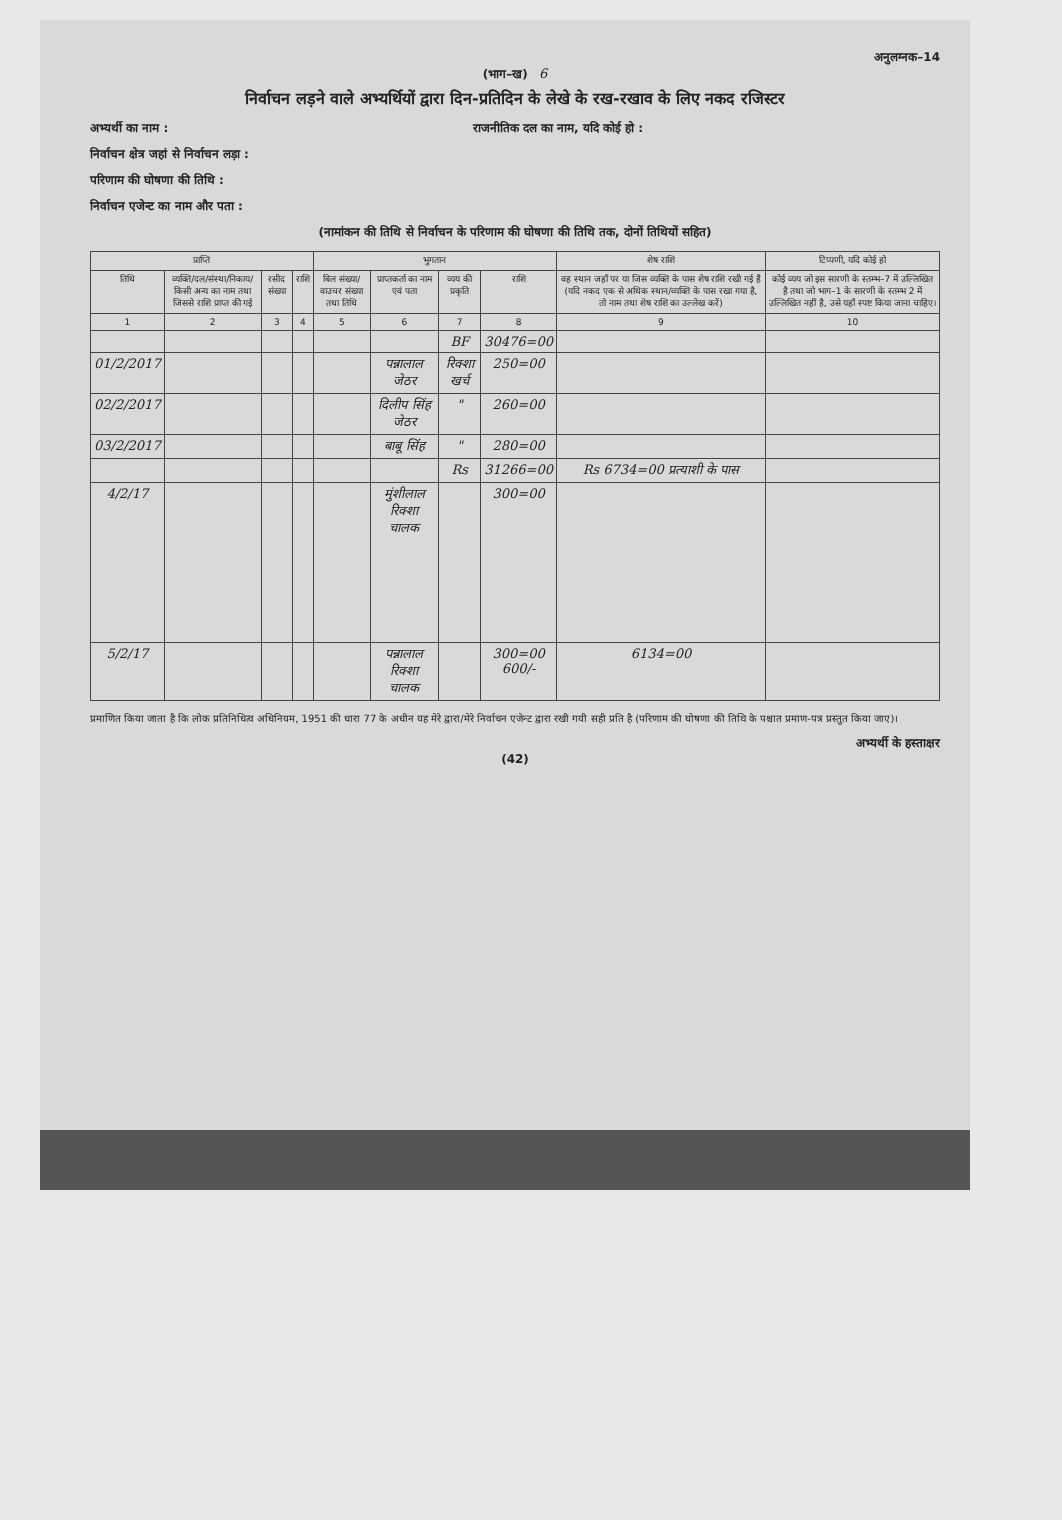अनुलग्नक–14
(भाग–ख) 6
निर्वाचन लड़ने वाले अभ्यर्थियों द्वारा दिन-प्रतिदिन के लेखे के रख-रखाव के लिए नकद रजिस्टर
अभ्यर्थी का नाम : राजनीतिक दल का नाम, यदि कोई हो :
निर्वाचन क्षेत्र जहां से निर्वाचन लड़ा :
परिणाम की घोषणा की तिथि :
निर्वाचन एजेन्ट का नाम और पता :
(नामांकन की तिथि से निर्वाचन के परिणाम की घोषणा की तिथि तक, दोनों तिथियों सहित)
| प्राप्ति | | | | भुगतान | | | | शेष राशि | टिप्पणी, यदि कोई हो |
| --- | --- | --- | --- | --- | --- | --- | --- | --- | --- |
| तिथि | व्यक्ति/दल/संस्था/निकाय/किसी अन्य का नाम तथा जिससे राशि प्राप्त की गई | रसीद संख्या | राशि | बिल संख्या/वाउचर संख्या तथा तिथि | प्राप्तकर्ता का नाम एवं पता | व्यय की प्रकृति | राशि | वह स्थान जहाँ पर या जिस व्यक्ति के पास शेष राशि रखी गई है (यदि नकद एक से अधिक स्थान/व्यक्ति के पास रखा गया है, तो नाम तथा शेष राशि का उल्लेख करें) | कोई व्यय जो इस सारणी के स्तम्भ–7 में उल्लिखित है तथा जो भाग–1 के सारणी के स्तम्भ 2 में उल्लिखित नहीं है, उसे यहाँ स्पष्ट किया जाना चाहिए। |
| 1 | 2 | 3 | 4 | 5 | 6 | 7 | 8 | 9 | 10 |
| | | | | | | BF | 30476=00 | | |
| 01/2/2017 | | | | | पन्नालाल जेठर | रिक्शा खर्च | 250=00 | | |
| 02/2/2017 | | | | | दिलीप सिंह जेठर | " | 260=00 | | |
| 03/2/2017 | | | | | बाबू सिंह | " | 280=00 | | |
| | | | | | | Rs | 31266=00 | Rs 6734=00 प्रत्याशी के पास | |
| 4/2/17 | | | | | मुंशीलाल रिक्शा चालक | | 300=00 | | |
| 5/2/17 | | | | | पन्नालाल रिक्शा चालक | | 300=00 600/- | 6134=00 | |
प्रमाणित किया जाता है कि लोक प्रतिनिधित्व अधिनियम, 1951 की धारा 77 के अधीन यह मेरे द्वारा/मेरे निर्वाचन एजेन्ट द्वारा रखी गयी सही प्रति है (परिणाम की घोषणा की तिथि के पश्चात प्रमाण-पत्र प्रस्तुत किया जाए)।
अभ्यर्थी के हस्ताक्षर
(42)